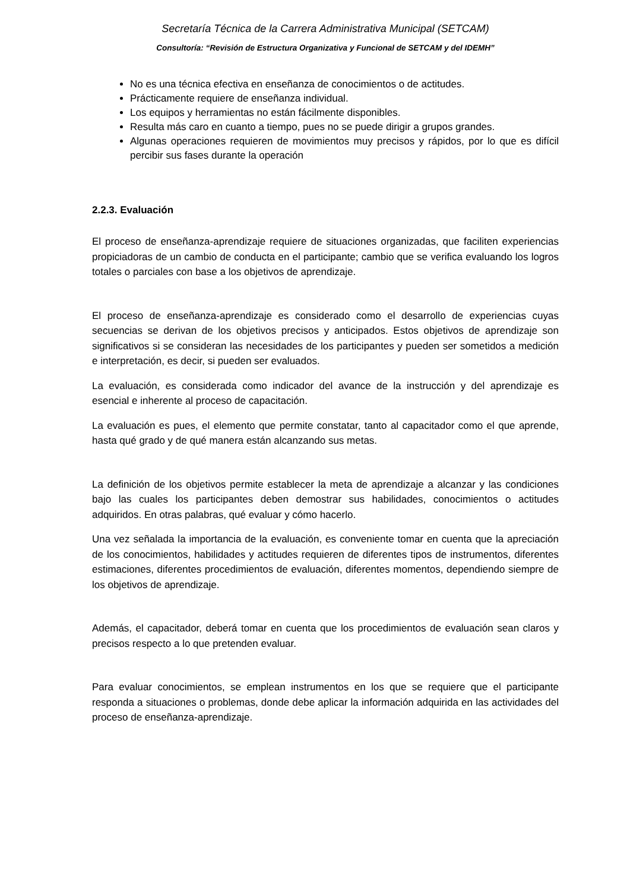Secretaría Técnica de la Carrera Administrativa Municipal (SETCAM)
Consultoría: “Revisión de Estructura Organizativa y Funcional de SETCAM y del IDEMH”
No es una técnica efectiva en enseñanza de conocimientos o de actitudes.
Prácticamente requiere de enseñanza individual.
Los equipos y herramientas no están fácilmente disponibles.
Resulta más caro en cuanto a tiempo, pues no se puede dirigir a grupos grandes.
Algunas operaciones requieren de movimientos muy precisos y rápidos, por lo que es difícil percibir sus fases durante la operación
2.2.3. Evaluación
El proceso de enseñanza-aprendizaje requiere de situaciones organizadas, que faciliten experiencias propiciadoras de un cambio de conducta en el participante; cambio que se verifica evaluando los logros totales o parciales con base a los objetivos de aprendizaje.
El proceso de enseñanza-aprendizaje es considerado como el desarrollo de experiencias cuyas secuencias se derivan de los objetivos precisos y anticipados. Estos objetivos de aprendizaje son significativos si se consideran las necesidades de los participantes y pueden ser sometidos a medición e interpretación, es decir, si pueden ser evaluados.
La evaluación, es considerada como indicador del avance de la instrucción y del aprendizaje es esencial e inherente al proceso de capacitación.
La evaluación es pues, el elemento que permite constatar, tanto al capacitador como el que aprende, hasta qué grado y de qué manera están alcanzando sus metas.
La definición de los objetivos permite establecer la meta de aprendizaje a alcanzar y las condiciones bajo las cuales los participantes deben demostrar sus habilidades, conocimientos o actitudes adquiridos. En otras palabras, qué evaluar y cómo hacerlo.
Una vez señalada la importancia de la evaluación, es conveniente tomar en cuenta que la apreciación de los conocimientos, habilidades y actitudes requieren de diferentes tipos de instrumentos, diferentes estimaciones, diferentes procedimientos de evaluación, diferentes momentos, dependiendo siempre de los objetivos de aprendizaje.
Además, el capacitador, deberá tomar en cuenta que los procedimientos de evaluación sean claros y precisos respecto a lo que pretenden evaluar.
Para evaluar conocimientos, se emplean instrumentos en los que se requiere que el participante responda a situaciones o problemas, donde debe aplicar la información adquirida en las actividades del proceso de enseñanza-aprendizaje.